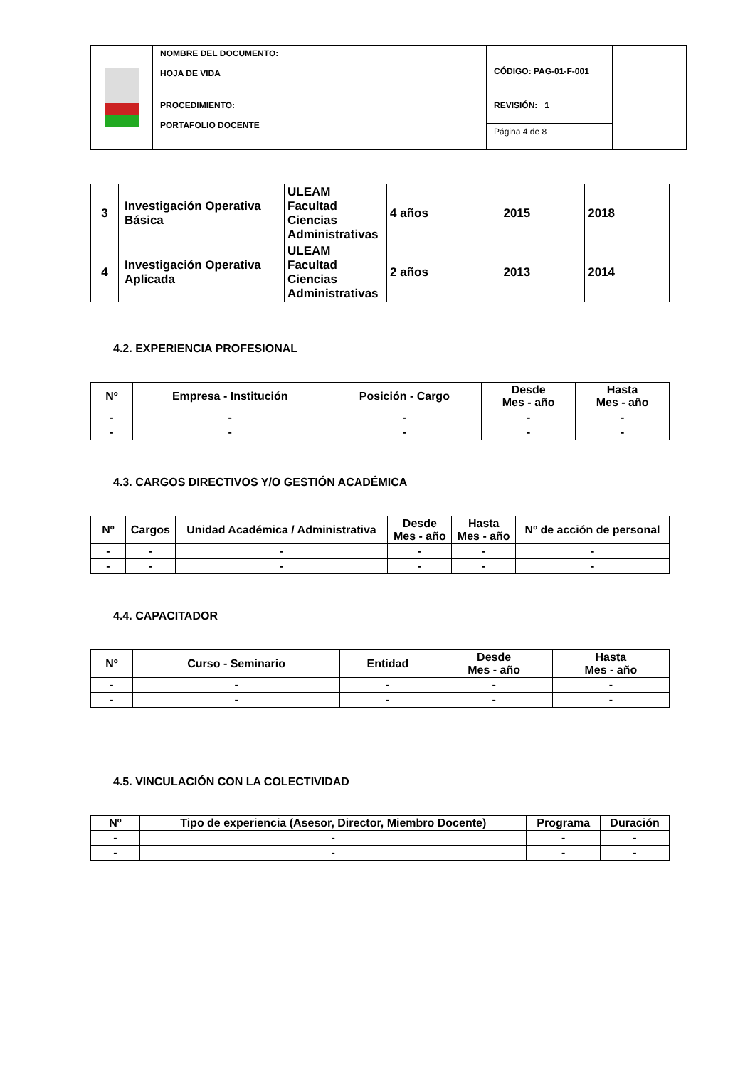| | NOMBRE DEL DOCUMENTO: HOJA DE VIDA | CÓDIGO: PAG-01-F-001 | |
| | PROCEDIMIENTO: PORTAFOLIO DOCENTE | REVISIÓN: 1 | |
| | | Página 4 de 8 | |
| 3 | Investigación Operativa Básica | ULEAM Facultad Ciencias Administrativas | 4 años | 2015 | 2018 |
| 4 | Investigación Operativa Aplicada | ULEAM Facultad Ciencias Administrativas | 2 años | 2013 | 2014 |
4.2. EXPERIENCIA PROFESIONAL
| Nº | Empresa - Institución | Posición - Cargo | Desde Mes - año | Hasta Mes - año |
| --- | --- | --- | --- | --- |
| - | - | - | - | - |
| - | - | - | - | - |
4.3. CARGOS DIRECTIVOS Y/O GESTIÓN ACADÉMICA
| Nº | Cargos | Unidad Académica / Administrativa | Desde Mes - año | Hasta Mes - año | Nº de acción de personal |
| --- | --- | --- | --- | --- | --- |
| - | - | - | - | - | - |
| - | - | - | - | - | - |
4.4. CAPACITADOR
| Nº | Curso - Seminario | Entidad | Desde Mes - año | Hasta Mes - año |
| --- | --- | --- | --- | --- |
| - | - | - | - | - |
| - | - | - | - | - |
4.5. VINCULACIÓN CON LA COLECTIVIDAD
| Nº | Tipo de experiencia (Asesor, Director, Miembro Docente) | Programa | Duración |
| --- | --- | --- | --- |
| - | - | - | - |
| - | - | - | - |